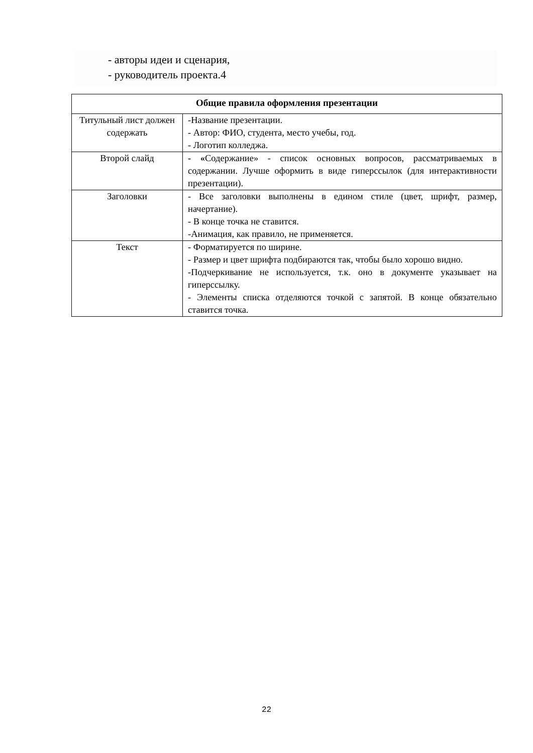- авторы идеи и сценария,
- руководитель проекта.4
| Общие правила оформления презентации | |
| --- | --- |
| Титульный лист должен содержать | -Название презентации. - Автор: ФИО, студента, место учебы, год. - Логотип колледжа. |
| Второй слайд | - « Содержание» - список основных вопросов, рассматриваемых в содержании. Лучше оформить в виде гиперссылок (для интерактивности презентации). |
| Заголовки | - Все заголовки выполнены в едином стиле (цвет, шрифт, размер, начертание). - В конце точка не ставится. -Анимация, как правило, не применяется. |
| Текст | - Форматируется по ширине. - Размер и цвет шрифта подбираются так, чтобы было хорошо видно. -Подчеркивание не используется, т.к. оно в документе указывает на гиперссылку. - Элементы списка отделяются точкой с запятой. В конце обязательно ставится точка. |
22